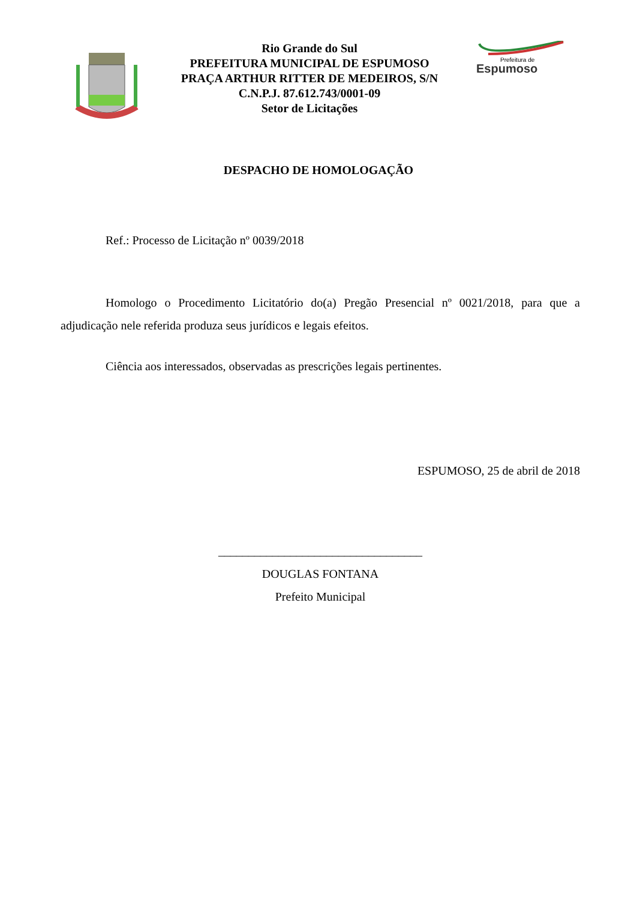Rio Grande do Sul
PREFEITURA MUNICIPAL DE ESPUMOSO
PRAÇA ARTHUR RITTER DE MEDEIROS, S/N
C.N.P.J. 87.612.743/0001-09
Setor de Licitações
Prefeitura de
Espumoso
DESPACHO DE HOMOLOGAÇÃO
Ref.: Processo de Licitação nº 0039/2018
Homologo o Procedimento Licitatório do(a) Pregão Presencial nº 0021/2018, para que a adjudicação nele referida produza seus jurídicos e legais efeitos.
Ciência aos interessados, observadas as prescrições legais pertinentes.
ESPUMOSO, 25 de abril de 2018
__________________________________
DOUGLAS FONTANA
Prefeito Municipal